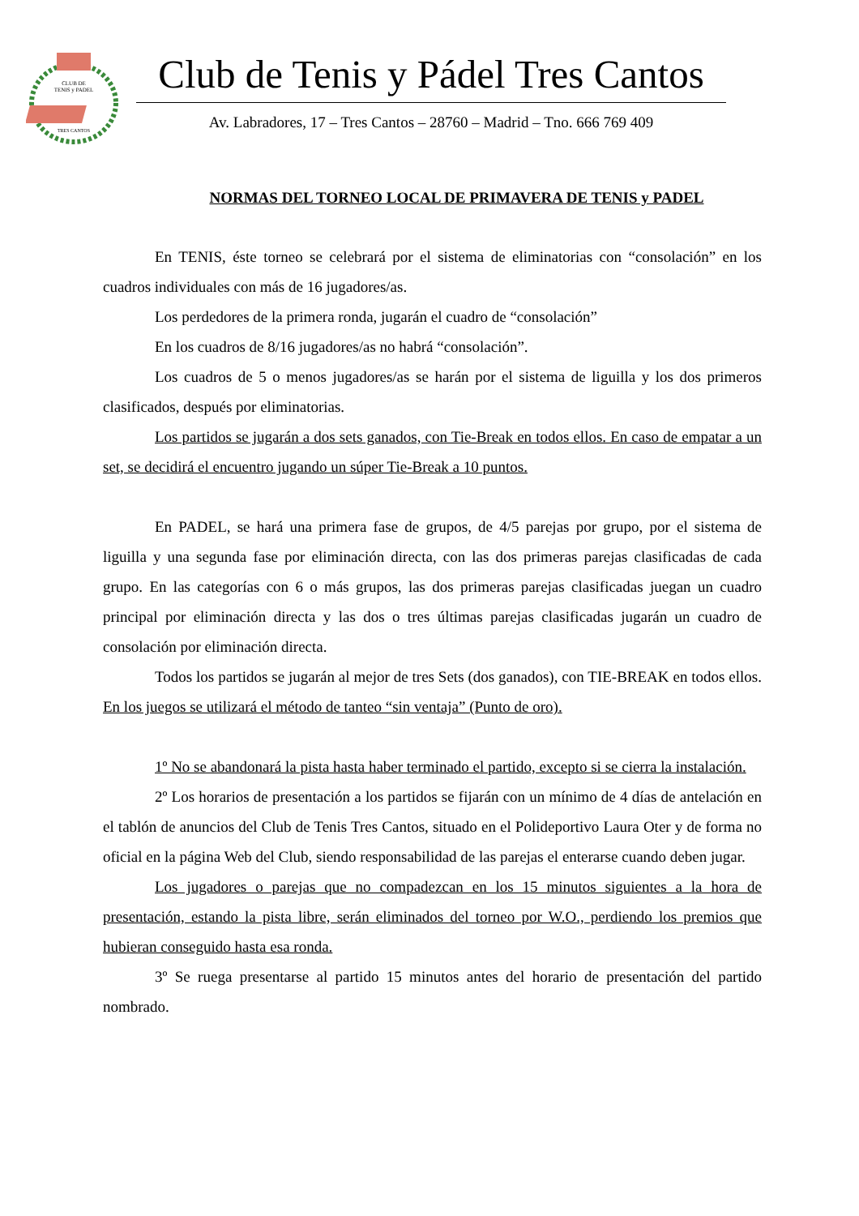CLUB DE
TENIS y PADEL
TRES CANTOS
Club de Tenis y Pádel Tres Cantos
Av. Labradores, 17 – Tres Cantos – 28760 – Madrid – Tno. 666 769 409
NORMAS DEL TORNEO LOCAL DE PRIMAVERA DE TENIS y PADEL
En TENIS, éste torneo se celebrará por el sistema de eliminatorias con “consolación” en los cuadros individuales con más de 16 jugadores/as.
Los perdedores de la primera ronda, jugarán el cuadro de “consolación”
En los cuadros de 8/16 jugadores/as no habrá “consolación”.
Los cuadros de 5 o menos jugadores/as se harán por el sistema de liguilla y los dos primeros clasificados, después por eliminatorias.
Los partidos se jugarán a dos sets ganados, con Tie-Break en todos ellos. En caso de empatar a un set, se decidirá el encuentro jugando un súper Tie-Break a 10 puntos.
En PADEL, se hará una primera fase de grupos, de 4/5 parejas por grupo, por el sistema de liguilla y una segunda fase por eliminación directa, con las dos primeras parejas clasificadas de cada grupo. En las categorías con 6 o más grupos, las dos primeras parejas clasificadas juegan un cuadro principal por eliminación directa y las dos o tres últimas parejas clasificadas jugarán un cuadro de consolación por eliminación directa.
Todos los partidos se jugarán al mejor de tres Sets (dos ganados), con TIE-BREAK en todos ellos. En los juegos se utilizará el método de tanteo “sin ventaja” (Punto de oro).
1º No se abandonará la pista hasta haber terminado el partido, excepto si se cierra la instalación.
2º Los horarios de presentación a los partidos se fijarán con un mínimo de 4 días de antelación en el tablón de anuncios del Club de Tenis Tres Cantos, situado en el Polideportivo Laura Oter y de forma no oficial en la página Web del Club, siendo responsabilidad de las parejas el enterarse cuando deben jugar.
Los jugadores o parejas que no compadezcan en los 15 minutos siguientes a la hora de presentación, estando la pista libre, serán eliminados del torneo por W.O., perdiendo los premios que hubieran conseguido hasta esa ronda.
3º Se ruega presentarse al partido 15 minutos antes del horario de presentación del partido nombrado.